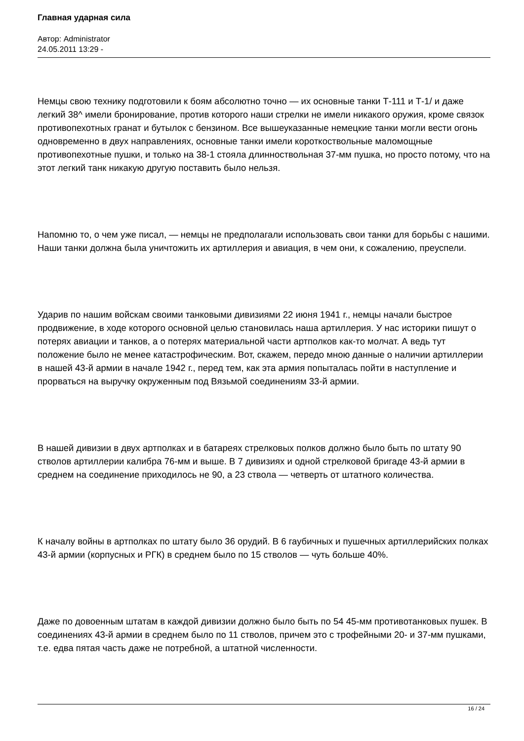Главная ударная сила
Автор: Administrator
24.05.2011 13:29 -
Немцы свою технику подготовили к боям абсолютно точно — их основные танки Т-111 и Т-1/ и даже легкий 38^ имели бронирование, против которого наши стрелки не имели никакого оружия, кроме связок противопехотных гранат и бутылок с бензином. Все вышеуказанные немецкие танки могли вести огонь одновременно в двух направлениях, основные танки имели короткоствольные маломощные противопехотные пушки, и только на 38-1 стояла длинноствольная 37-мм пушка, но просто потому, что на этот легкий танк никакую другую поставить было нельзя.
Напомню то, о чем уже писал, — немцы не предполагали использовать свои танки для борьбы с нашими. Наши танки должна была уничтожить их артиллерия и авиация, в чем они, к сожалению, преуспели.
Ударив по нашим войскам своими танковыми дивизиями 22 июня 1941 г., немцы начали быстрое продвижение, в ходе которого основной целью становилась наша артиллерия. У нас историки пишут о потерях авиации и танков, а о потерях материальной части артполков как-то молчат. А ведь тут положение было не менее катастрофическим. Вот, скажем, передо мною данные о наличии артиллерии в нашей 43-й армии в начале 1942 г., перед тем, как эта армия попыталась пойти в наступление и прорваться на выручку окруженным под Вязьмой соединениям 33-й армии.
В нашей дивизии в двух артполках и в батареях стрелковых полков должно было быть по штату 90 стволов артиллерии калибра 76-мм и выше. В 7 дивизиях и одной стрелковой бригаде 43-й армии в среднем на соединение приходилось не 90, а 23 ствола — четверть от штатного количества.
К началу войны в артполках по штату было 36 орудий. В 6 гаубичных и пушечных артиллерийских полках 43-й армии (корпусных и РГК) в среднем было по 15 стволов — чуть больше 40%.
Даже по довоенным штатам в каждой дивизии должно было быть по 54 45-мм противотанковых пушек. В соединениях 43-й армии в среднем было по 11 стволов, причем это с трофейными 20- и 37-мм пушками, т.е. едва пятая часть даже не потребной, а штатной численности.
16 / 24